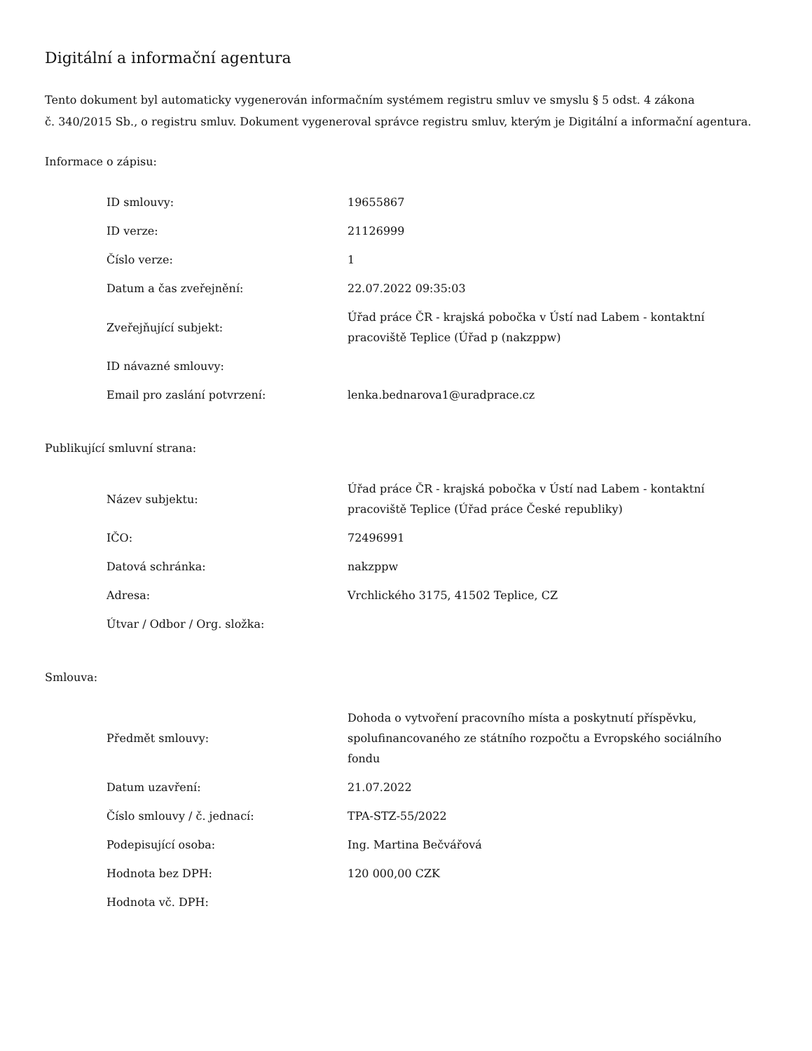Digitální a informační agentura
Tento dokument byl automaticky vygenerován informačním systémem registru smluv ve smyslu § 5 odst. 4 zákona
č. 340/2015 Sb., o registru smluv. Dokument vygeneroval správce registru smluv, kterým je Digitální a informační agentura.
Informace o zápisu:
| ID smlouvy: | 19655867 |
| ID verze: | 21126999 |
| Číslo verze: | 1 |
| Datum a čas zveřejnění: | 22.07.2022 09:35:03 |
| Zveřejňující subjekt: | Úřad práce ČR - krajská pobočka v Ústí nad Labem - kontaktní pracoviště Teplice (Úřad p (nakzppw) |
| ID návazné smlouvy: | |
| Email pro zaslání potvrzení: | lenka.bednarova1@uradprace.cz |
Publikující smluvní strana:
| Název subjektu: | Úřad práce ČR - krajská pobočka v Ústí nad Labem - kontaktní pracoviště Teplice (Úřad práce České republiky) |
| IČO: | 72496991 |
| Datová schránka: | nakzppw |
| Adresa: | Vrchlického 3175, 41502 Teplice, CZ |
| Útvar / Odbor / Org. složka: | |
Smlouva:
| Předmět smlouvy: | Dohoda o vytvoření pracovního místa a poskytnutí příspěvku, spolufinancovaného ze státního rozpočtu a Evropského sociálního fondu |
| Datum uzavření: | 21.07.2022 |
| Číslo smlouvy / č. jednací: | TPA-STZ-55/2022 |
| Podepisující osoba: | Ing. Martina Bečvářová |
| Hodnota bez DPH: | 120 000,00 CZK |
| Hodnota vč. DPH: | |